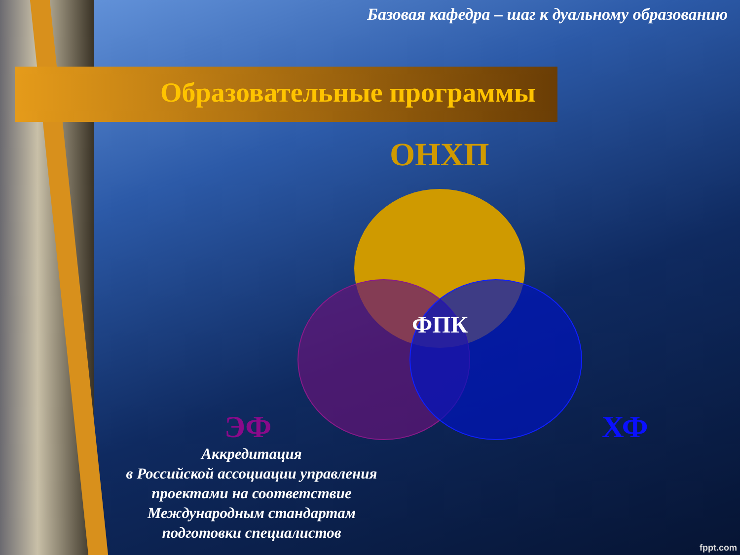Базовая кафедра – шаг к дуальному образованию
Образовательные программы
ОНХП
ФПК
ЭФ ХФ
Аккредитация
в Российской ассоциации управления
проектами на соответствие
Международным стандартам
подготовки специалистов
fppt.com